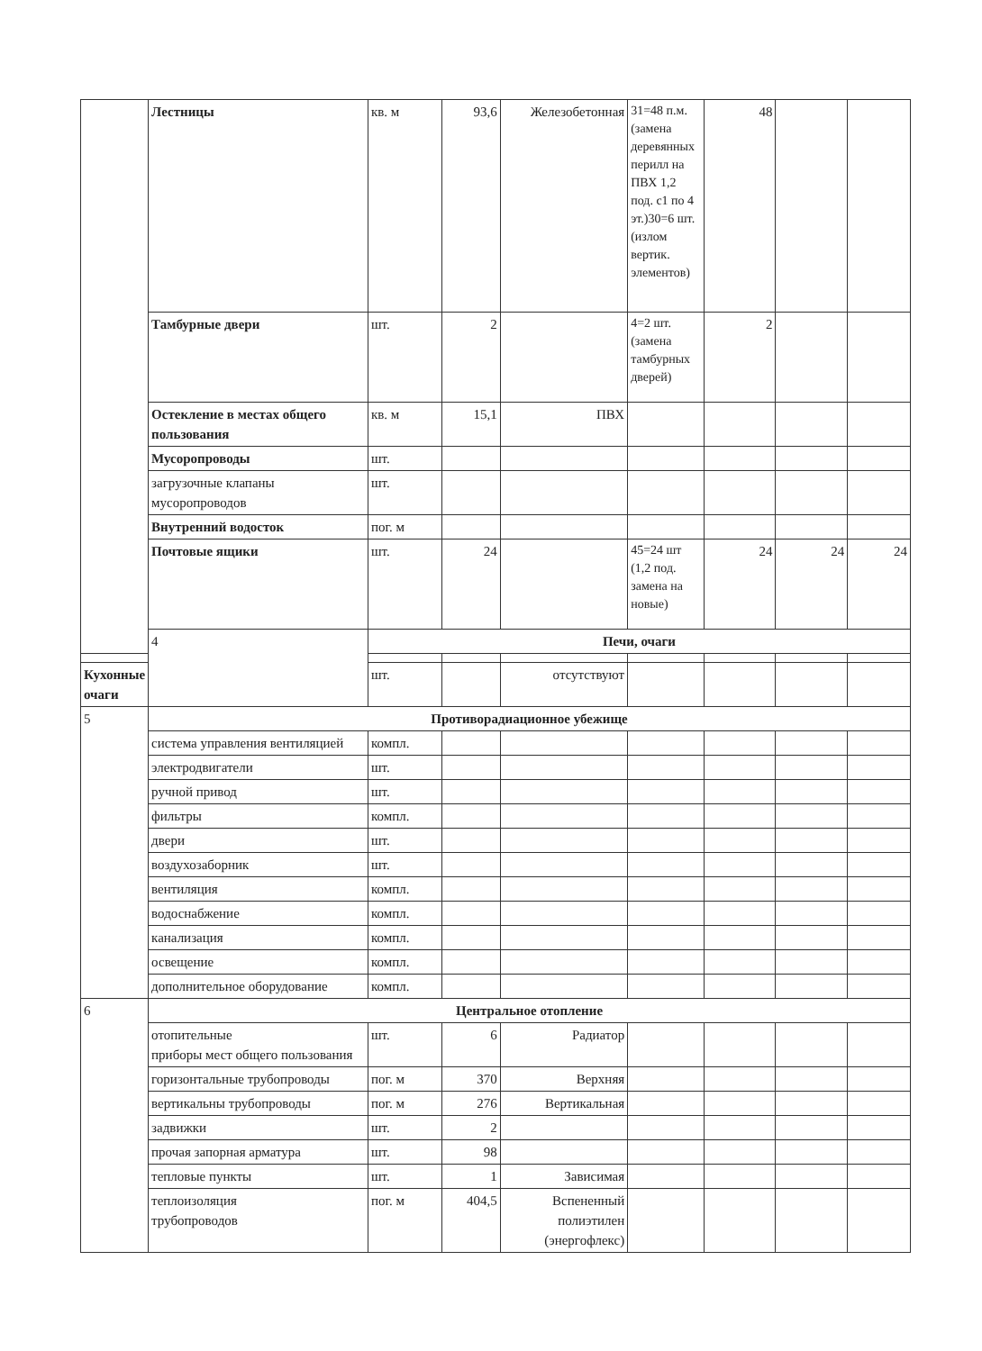| | Лестницы | кв. м | 93,6 | Железобетонная | 31=48 п.м. (замена деревянных перилл на ПВХ 1,2 под. с1 по 4 эт.)30=6 шт. (излом вертик. элементов) | 48 | | |
| | Тамбурные двери | шт. | 2 | | 4=2 шт. (замена тамбурных дверей) | 2 | | |
| | Остекление в местах общего пользования | кв. м | 15,1 | ПВХ | | | | |
| | Мусоропроводы | шт. | | | | | | |
| | загрузочные клапаны мусоропроводов | шт. | | | | | | |
| | Внутренний водосток | пог. м | | | | | | |
| | Почтовые ящики | шт. | 24 | | 45=24 шт (1,2 под. замена на новые) | 24 | 24 | 24 |
| | 4 | Печи, очаги | | | | | | |
| Кухонные очаги | | шт. | | отсутствуют | | | | |
| 5 | Противорадиационное убежище | | | | | | | |
| | система управления вентиляцией | компл. | | | | | | |
| | электродвигатели | шт. | | | | | | |
| | ручной привод | шт. | | | | | | |
| | фильтры | компл. | | | | | | |
| | двери | шт. | | | | | | |
| | воздухозаборник | шт. | | | | | | |
| | вентиляция | компл. | | | | | | |
| | водоснабжение | компл. | | | | | | |
| | канализация | компл. | | | | | | |
| | освещение | компл. | | | | | | |
| | дополнительное оборудование | компл. | | | | | | |
| 6 | Центральное отопление | | | | | | | |
| | отопительные приборы мест общего пользования | шт. | 6 | Радиатор | | | | |
| | горизонтальные трубопроводы | пог. м | 370 | Верхняя | | | | |
| | вертикальны трубопроводы | пог. м | 276 | Вертикальная | | | | |
| | задвижки | шт. | 2 | | | | | |
| | прочая запорная арматура | шт. | 98 | | | | | |
| | тепловые пункты | шт. | 1 | Зависимая | | | | |
| | теплоизоляция трубопроводов | пог. м | 404,5 | Вспененный полиэтилен (энергофлекс) | | | | |